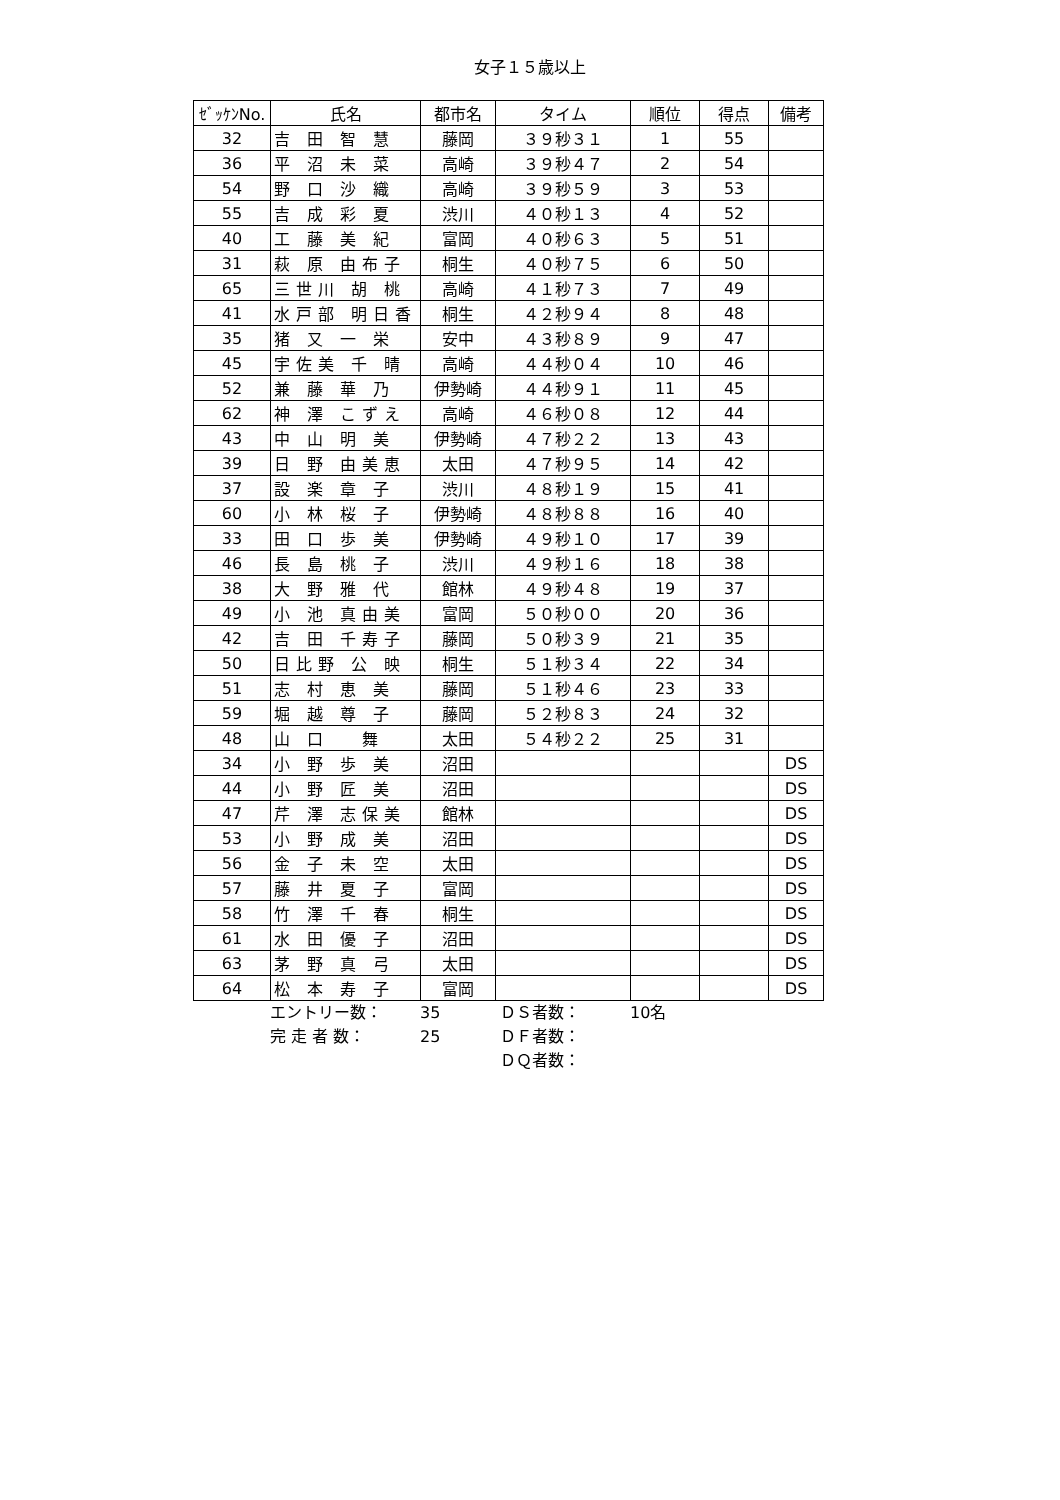女子１５歳以上
| ｾﾞｯｹﾝNo. | 氏名 | 都市名 | タイム | 順位 | 得点 | 備考 |
| --- | --- | --- | --- | --- | --- | --- |
| 32 | 吉 田 智 慧 | 藤岡 | ３９秒３１ | 1 | 55 | |
| 36 | 平 沼 未 菜 | 高崎 | ３９秒４７ | 2 | 54 | |
| 54 | 野 口 沙 織 | 高崎 | ３９秒５９ | 3 | 53 | |
| 55 | 吉 成 彩 夏 | 渋川 | ４０秒１３ | 4 | 52 | |
| 40 | 工 藤 美 紀 | 富岡 | ４０秒６３ | 5 | 51 | |
| 31 | 萩 原 由布子 | 桐生 | ４０秒７５ | 6 | 50 | |
| 65 | 三世川 胡 桃 | 高崎 | ４１秒７３ | 7 | 49 | |
| 41 | 水戸部 明日香 | 桐生 | ４２秒９４ | 8 | 48 | |
| 35 | 猪 又 一 栄 | 安中 | ４３秒８９ | 9 | 47 | |
| 45 | 宇佐美 千 晴 | 高崎 | ４４秒０４ | 10 | 46 | |
| 52 | 兼 藤 華 乃 | 伊勢崎 | ４４秒９１ | 11 | 45 | |
| 62 | 神 澤 こずえ | 高崎 | ４６秒０８ | 12 | 44 | |
| 43 | 中 山 明 美 | 伊勢崎 | ４７秒２２ | 13 | 43 | |
| 39 | 日 野 由美恵 | 太田 | ４７秒９５ | 14 | 42 | |
| 37 | 設 楽 章 子 | 渋川 | ４８秒１９ | 15 | 41 | |
| 60 | 小 林 桜 子 | 伊勢崎 | ４８秒８８ | 16 | 40 | |
| 33 | 田 口 歩 美 | 伊勢崎 | ４９秒１０ | 17 | 39 | |
| 46 | 長 島 桃 子 | 渋川 | ４９秒１６ | 18 | 38 | |
| 38 | 大 野 雅 代 | 館林 | ４９秒４８ | 19 | 37 | |
| 49 | 小 池 真由美 | 富岡 | ５０秒００ | 20 | 36 | |
| 42 | 吉 田 千寿子 | 藤岡 | ５０秒３９ | 21 | 35 | |
| 50 | 日比野 公 映 | 桐生 | ５１秒３４ | 22 | 34 | |
| 51 | 志 村 恵 美 | 藤岡 | ５１秒４６ | 23 | 33 | |
| 59 | 堀 越 尊 子 | 藤岡 | ５２秒８３ | 24 | 32 | |
| 48 | 山 口 舞 | 太田 | ５４秒２２ | 25 | 31 | |
| 34 | 小 野 歩 美 | 沼田 | | | | DS |
| 44 | 小 野 匠 美 | 沼田 | | | | DS |
| 47 | 芹 澤 志保美 | 館林 | | | | DS |
| 53 | 小 野 成 美 | 沼田 | | | | DS |
| 56 | 金 子 未 空 | 太田 | | | | DS |
| 57 | 藤 井 夏 子 | 富岡 | | | | DS |
| 58 | 竹 澤 千 春 | 桐生 | | | | DS |
| 61 | 水 田 優 子 | 沼田 | | | | DS |
| 63 | 茅 野 真 弓 | 太田 | | | | DS |
| 64 | 松 本 寿 子 | 富岡 | | | | DS |
エントリー数： 35 ＤＳ者数： 10名
完 走 者 数： 25 ＤＦ者数：
ＤＱ者数：